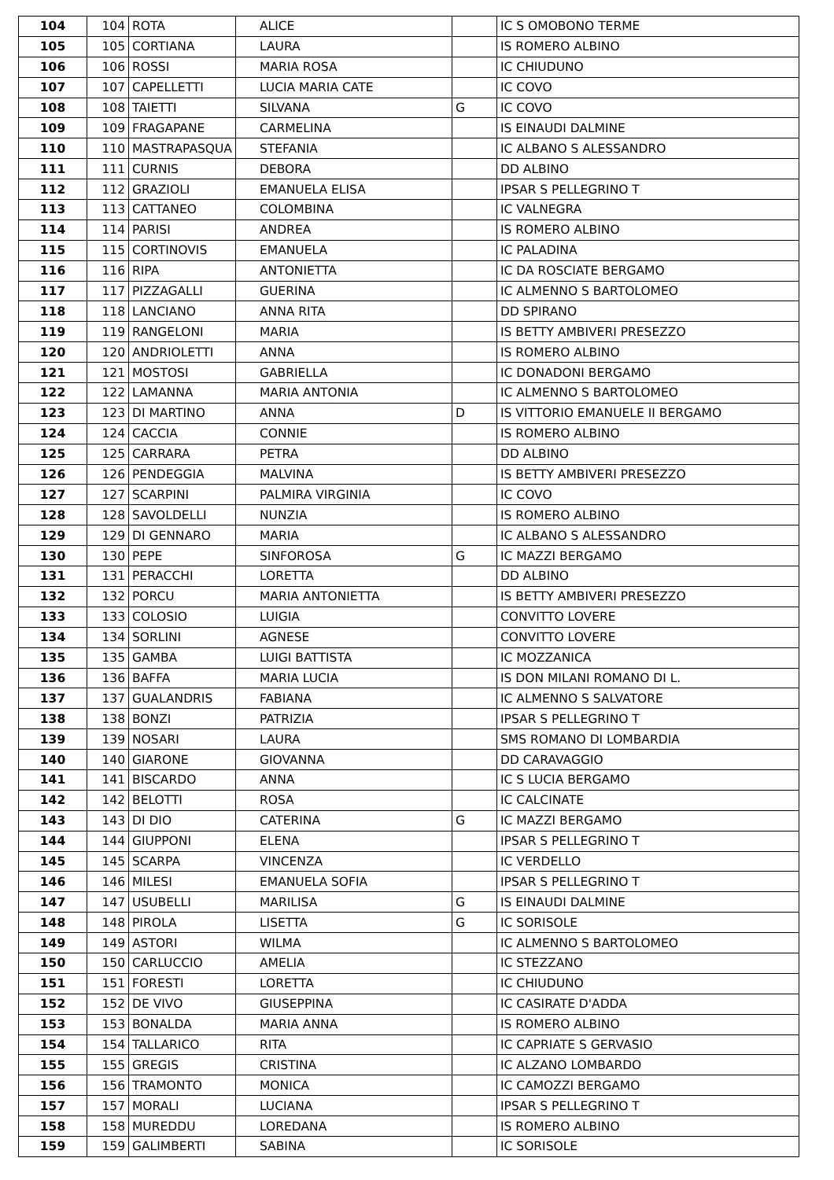| 104 | 104 | ROTA | ALICE | | IC S OMOBONO TERME |
| 105 | 105 | CORTIANA | LAURA | | IS ROMERO ALBINO |
| 106 | 106 | ROSSI | MARIA ROSA | | IC CHIUDUNO |
| 107 | 107 | CAPELLETTI | LUCIA MARIA CATE | | IC COVO |
| 108 | 108 | TAIETTI | SILVANA | G | IC COVO |
| 109 | 109 | FRAGAPANE | CARMELINA | | IS EINAUDI DALMINE |
| 110 | 110 | MASTRAPASQUA | STEFANIA | | IC ALBANO S ALESSANDRO |
| 111 | 111 | CURNIS | DEBORA | | DD ALBINO |
| 112 | 112 | GRAZIOLI | EMANUELA ELISA | | IPSAR S PELLEGRINO T |
| 113 | 113 | CATTANEO | COLOMBINA | | IC VALNEGRA |
| 114 | 114 | PARISI | ANDREA | | IS ROMERO ALBINO |
| 115 | 115 | CORTINOVIS | EMANUELA | | IC PALADINA |
| 116 | 116 | RIPA | ANTONIETTA | | IC DA ROSCIATE BERGAMO |
| 117 | 117 | PIZZAGALLI | GUERINA | | IC ALMENNO S BARTOLOMEO |
| 118 | 118 | LANCIANO | ANNA RITA | | DD SPIRANO |
| 119 | 119 | RANGELONI | MARIA | | IS BETTY AMBIVERI PRESEZZO |
| 120 | 120 | ANDRIOLETTI | ANNA | | IS ROMERO ALBINO |
| 121 | 121 | MOSTOSI | GABRIELLA | | IC DONADONI BERGAMO |
| 122 | 122 | LAMANNA | MARIA ANTONIA | | IC ALMENNO S BARTOLOMEO |
| 123 | 123 | DI MARTINO | ANNA | D | IS VITTORIO EMANUELE II BERGAMO |
| 124 | 124 | CACCIA | CONNIE | | IS ROMERO ALBINO |
| 125 | 125 | CARRARA | PETRA | | DD ALBINO |
| 126 | 126 | PENDEGGIA | MALVINA | | IS BETTY AMBIVERI PRESEZZO |
| 127 | 127 | SCARPINI | PALMIRA VIRGINIA | | IC COVO |
| 128 | 128 | SAVOLDELLI | NUNZIA | | IS ROMERO ALBINO |
| 129 | 129 | DI GENNARO | MARIA | | IC ALBANO S ALESSANDRO |
| 130 | 130 | PEPE | SINFOROSA | G | IC MAZZI BERGAMO |
| 131 | 131 | PERACCHI | LORETTA | | DD ALBINO |
| 132 | 132 | PORCU | MARIA ANTONIETTA | | IS BETTY AMBIVERI PRESEZZO |
| 133 | 133 | COLOSIO | LUIGIA | | CONVITTO LOVERE |
| 134 | 134 | SORLINI | AGNESE | | CONVITTO LOVERE |
| 135 | 135 | GAMBA | LUIGI BATTISTA | | IC MOZZANICA |
| 136 | 136 | BAFFA | MARIA LUCIA | | IS DON MILANI ROMANO DI L. |
| 137 | 137 | GUALANDRIS | FABIANA | | IC ALMENNO S SALVATORE |
| 138 | 138 | BONZI | PATRIZIA | | IPSAR S PELLEGRINO T |
| 139 | 139 | NOSARI | LAURA | | SMS ROMANO DI LOMBARDIA |
| 140 | 140 | GIARONE | GIOVANNA | | DD CARAVAGGIO |
| 141 | 141 | BISCARDO | ANNA | | IC S LUCIA BERGAMO |
| 142 | 142 | BELOTTI | ROSA | | IC CALCINATE |
| 143 | 143 | DI DIO | CATERINA | G | IC MAZZI BERGAMO |
| 144 | 144 | GIUPPONI | ELENA | | IPSAR S PELLEGRINO T |
| 145 | 145 | SCARPA | VINCENZA | | IC VERDELLO |
| 146 | 146 | MILESI | EMANUELA SOFIA | | IPSAR S PELLEGRINO T |
| 147 | 147 | USUBELLI | MARILISA | G | IS EINAUDI DALMINE |
| 148 | 148 | PIROLA | LISETTA | G | IC SORISOLE |
| 149 | 149 | ASTORI | WILMA | | IC ALMENNO S BARTOLOMEO |
| 150 | 150 | CARLUCCIO | AMELIA | | IC STEZZANO |
| 151 | 151 | FORESTI | LORETTA | | IC CHIUDUNO |
| 152 | 152 | DE VIVO | GIUSEPPINA | | IC CASIRATE D'ADDA |
| 153 | 153 | BONALDA | MARIA ANNA | | IS ROMERO ALBINO |
| 154 | 154 | TALLARICO | RITA | | IC CAPRIATE S GERVASIO |
| 155 | 155 | GREGIS | CRISTINA | | IC ALZANO LOMBARDO |
| 156 | 156 | TRAMONTO | MONICA | | IC CAMOZZI BERGAMO |
| 157 | 157 | MORALI | LUCIANA | | IPSAR S PELLEGRINO T |
| 158 | 158 | MUREDDU | LOREDANA | | IS ROMERO ALBINO |
| 159 | 159 | GALIMBERTI | SABINA | | IC SORISOLE |